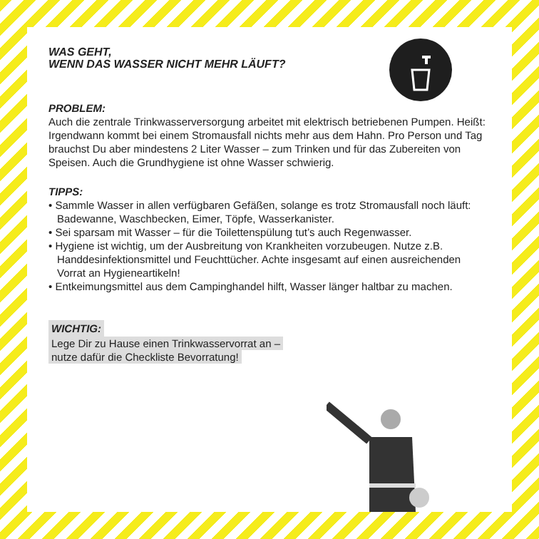WAS GEHT,
WENN DAS WASSER NICHT MEHR LÄUFT?
PROBLEM:
Auch die zentrale Trinkwasserversorgung arbeitet mit elektrisch betriebenen Pumpen. Heißt: Irgendwann kommt bei einem Stromausfall nichts mehr aus dem Hahn. Pro Person und Tag brauchst Du aber mindestens 2 Liter Wasser – zum Trinken und für das Zubereiten von Speisen. Auch die Grundhygiene ist ohne Wasser schwierig.
TIPPS:
• Sammle Wasser in allen verfügbaren Gefäßen, solange es trotz Stromausfall noch läuft: Badewanne, Waschbecken, Eimer, Töpfe, Wasserkanister.
• Sei sparsam mit Wasser – für die Toilettenspülung tut’s auch Regenwasser.
• Hygiene ist wichtig, um der Ausbreitung von Krankheiten vorzubeugen. Nutze z.B. Handdesinfektionsmittel und Feuchttücher. Achte insgesamt auf einen ausreichenden Vorrat an Hygieneartikeln!
• Entkeimungsmittel aus dem Campinghandel hilft, Wasser länger haltbar zu machen.
WICHTIG:
Lege Dir zu Hause einen Trinkwasservorrat an –
nutze dafür die Checkliste Bevorratung!